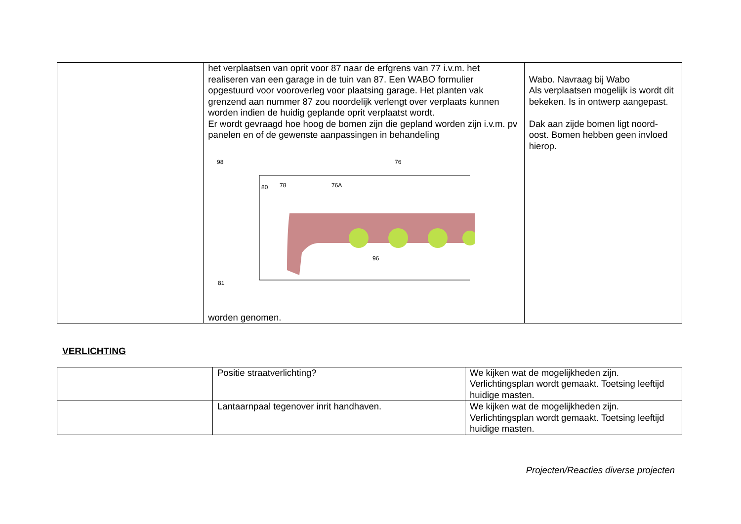| | het verplaatsen van oprit voor 87 naar de erfgrens van 77 i.v.m. het realiseren van een garage in de tuin van 87. Een WABO formulier opgestuurd voor vooroverleg voor plaatsing garage. Het planten vak grenzend aan nummer 87 zou noordelijk verlengt over verplaats kunnen worden indien de huidig geplande oprit verplaatst wordt. Er wordt gevraagd hoe hoog de bomen zijn die gepland worden zijn i.v.m. pv panelen en of de gewenste aanpassingen in behandeling 98 80 78 76A 76 96 81 worden genomen. | Wabo. Navraag bij Wabo Als verplaatsen mogelijk is wordt dit bekeken. Is in ontwerp aangepast. Dak aan zijde bomen ligt noord-oost. Bomen hebben geen invloed hierop. |
VERLICHTING
| | Positie straatverlichting? | We kijken wat de mogelijkheden zijn. Verlichtingsplan wordt gemaakt. Toetsing leeftijd huidige masten. |
| | Lantaarnpaal tegenover inrit handhaven. | We kijken wat de mogelijkheden zijn. Verlichtingsplan wordt gemaakt. Toetsing leeftijd huidige masten. |
Projecten/Reacties diverse projecten